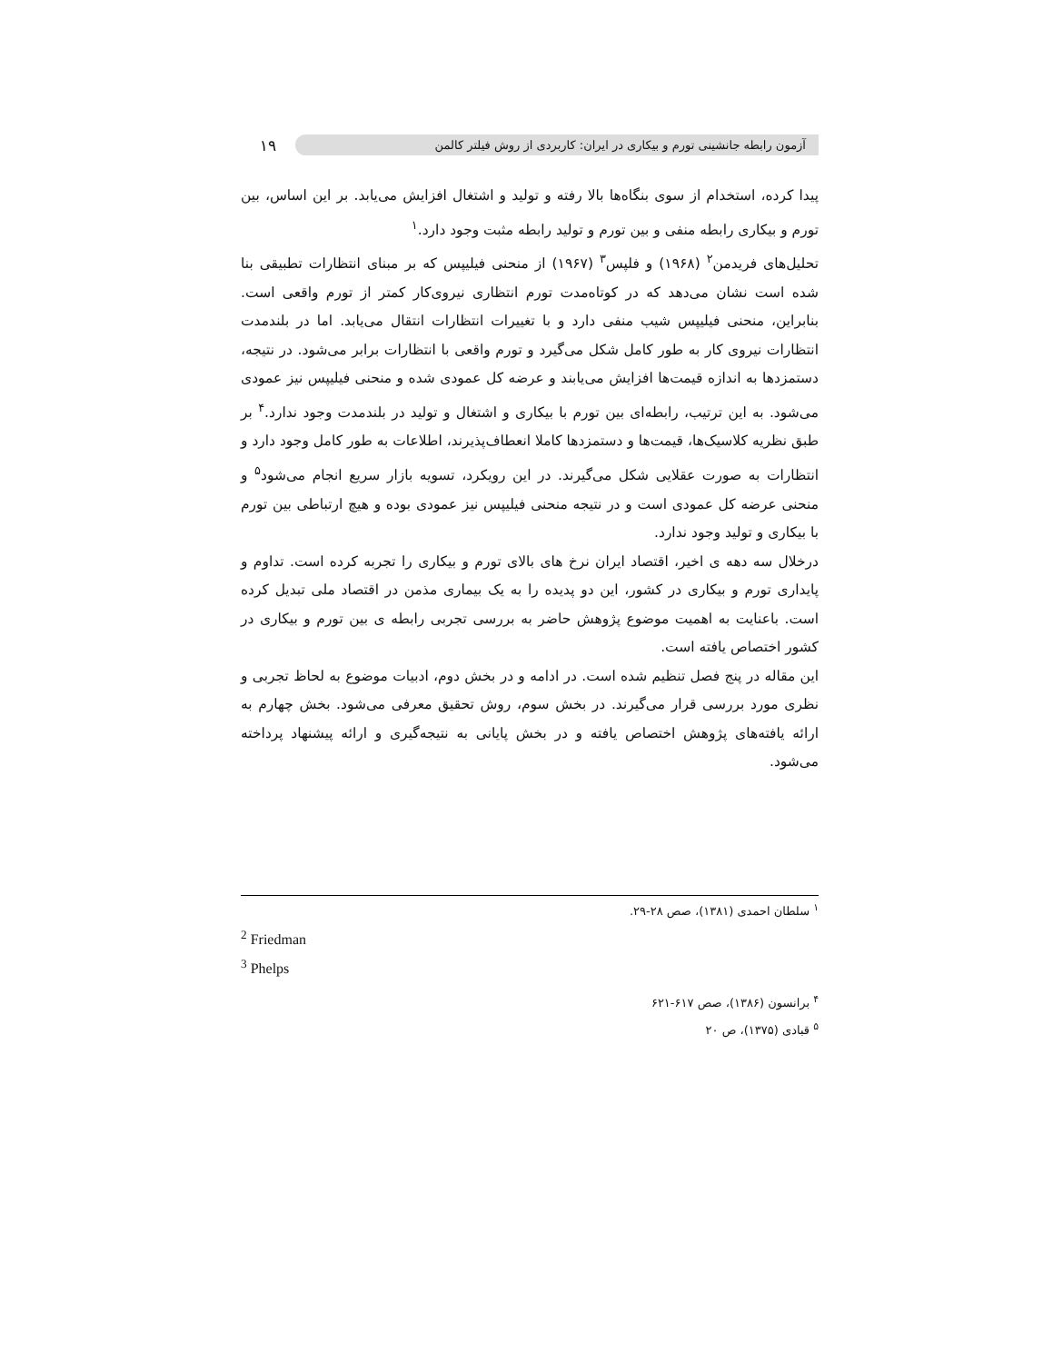۱۹
آزمون رابطه جانشینی تورم و بیکاری در ایران: کاربردی از روش فیلتر کالمن
پیدا کرده، استخدام از سوی بنگاه‌ها بالا رفته و تولید و اشتغال افزایش می‌یابد. بر این اساس، بین تورم و بیکاری رابطه منفی و بین تورم و تولید رابطه مثبت وجود دارد.<sup>۱</sup>
تحلیل‌های فریدمن<sup>۲</sup> (۱۹۶۸) و فلپس<sup>۳</sup> (۱۹۶۷) از منحنی فیلیپس که بر مبنای انتظارات تطبیقی بنا شده است نشان می‌دهد که در کوتاه‌مدت تورم انتظاری نیروی‌کار کمتر از تورم واقعی است. بنابراین، منحنی فیلیپس شیب منفی دارد و با تغییرات انتظارات انتقال می‌یابد. اما در بلندمدت انتظارات نیروی کار به طور کامل شکل می‌گیرد و تورم واقعی با انتظارات برابر می‌شود. در نتیجه، دستمزدها به اندازه قیمت‌ها افزایش می‌یابند و عرضه کل عمودی شده و منحنی فیلیپس نیز عمودی می‌شود. به این ترتیب، رابطه‌ای بین تورم با بیکاری و اشتغال و تولید در بلندمدت وجود ندارد.<sup>۴</sup> بر طبق نظریه کلاسیک‌ها، قیمت‌ها و دستمزدها کاملا انعطاف‌پذیرند، اطلاعات به طور کامل وجود دارد و انتظارات به صورت عقلایی شکل می‌گیرند. در این رویکرد، تسویه بازار سریع انجام می‌شود<sup>۵</sup> و منحنی عرضه کل عمودی است و در نتیجه منحنی فیلیپس نیز عمودی بوده و هیچ ارتباطی بین تورم با بیکاری و تولید وجود ندارد.
درخلال سه دهه ی اخیر، اقتصاد ایران نرخ های بالای تورم و بیکاری را تجربه کرده است. تداوم و پایداری تورم و بیکاری در کشور، این دو پدیده را به یک بیماری مذمن در اقتصاد ملی تبدیل کرده است. باعنایت به اهمیت موضوع پژوهش حاضر به بررسی تجربی رابطه ی بین تورم و بیکاری در کشور اختصاص یافته است.
این مقاله در پنج فصل تنظیم شده است. در ادامه و در بخش دوم، ادبیات موضوع به لحاظ تجربی و نظری مورد بررسی قرار می‌گیرند. در بخش سوم، روش تحقیق معرفی می‌شود. بخش چهارم به ارائه یافته‌های پژوهش اختصاص یافته و در بخش پایانی به نتیجه‌گیری و ارائه پیشنهاد پرداخته می‌شود.
<sup>۱</sup> سلطان احمدی (۱۳۸۱)، صص ۲۸-۲۹.
<sup>2</sup> Friedman
<sup>3</sup> Phelps
<sup>۴</sup> برانسون (۱۳۸۶)، صص ۶۱۷-۶۲۱
<sup>۵</sup> قبادی (۱۳۷۵)، ص ۲۰